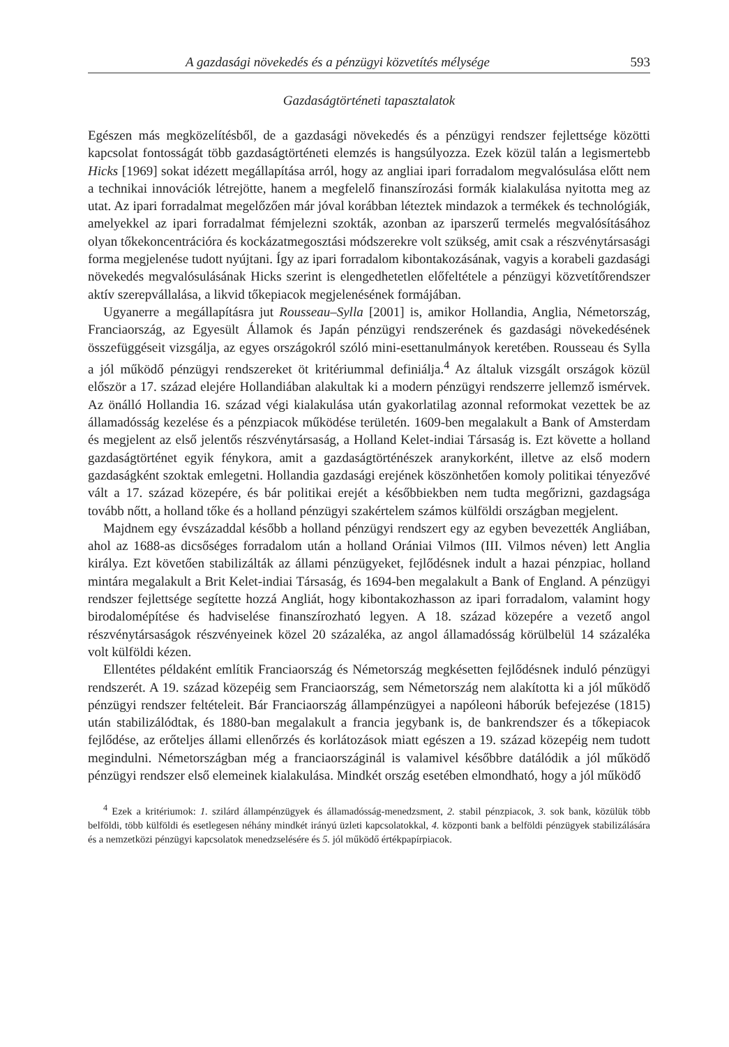A gazdasági növekedés és a pénzügyi közvetítés mélysége 593
Gazdaságtörténeti tapasztalatok
Egészen más megközelítésből, de a gazdasági növekedés és a pénzügyi rendszer fejlettsége közötti kapcsolat fontosságát több gazdaságtörténeti elemzés is hangsúlyozza. Ezek közül talán a legismertebb Hicks [1969] sokat idézett megállapítása arról, hogy az angliai ipari forradalom megvalósulása előtt nem a technikai innovációk létrejötte, hanem a megfelelő finanszírozási formák kialakulása nyitotta meg az utat. Az ipari forradalmat megelőzően már jóval korábban léteztek mindazok a termékek és technológiák, amelyekkel az ipari forradalmat fémjelezni szokták, azonban az iparszerű termelés megvalósításához olyan tőkekoncentrációra és kockázatmegosztási módszerekre volt szükség, amit csak a részvénytársasági forma megjelenése tudott nyújtani. Így az ipari forradalom kibontakozásának, vagyis a korabeli gazdasági növekedés megvalósulásának Hicks szerint is elengedhetetlen előfeltétele a pénzügyi közvetítőrendszer aktív szerepvállalása, a likvid tőkepiacok megjelenésének formájában.
Ugyanerre a megállapításra jut Rousseau–Sylla [2001] is, amikor Hollandia, Anglia, Németország, Franciaország, az Egyesült Államok és Japán pénzügyi rendszerének és gazdasági növekedésének összefüggéseit vizsgálja, az egyes országokról szóló mini-esettanulmányok keretében. Rousseau és Sylla a jól működő pénzügyi rendszereket öt kritériummal definiálja.<sup>4</sup> Az általuk vizsgált országok közül először a 17. század elejére Hollandiában alakultak ki a modern pénzügyi rendszerre jellemző ismérvek. Az önálló Hollandia 16. század végi kialakulása után gyakorlatilag azonnal reformokat vezettek be az államadósság kezelése és a pénzpiacok működése területén. 1609-ben megalakult a Bank of Amsterdam és megjelent az első jelentős részvénytársaság, a Holland Kelet-indiai Társaság is. Ezt követte a holland gazdaságtörténet egyik fénykora, amit a gazdaságtörténészek aranykorként, illetve az első modern gazdaságként szoktak emlegetni. Hollandia gazdasági erejének köszönhetően komoly politikai tényezővé vált a 17. század közepére, és bár politikai erejét a későbbiekben nem tudta megőrizni, gazdagsága tovább nőtt, a holland tőke és a holland pénzügyi szakértelem számos külföldi országban megjelent.
Majdnem egy évszázaddal később a holland pénzügyi rendszert egy az egyben bevezették Angliában, ahol az 1688-as dicsőséges forradalom után a holland Orániai Vilmos (III. Vilmos néven) lett Anglia királya. Ezt követően stabilizálták az állami pénzügyeket, fejlődésnek indult a hazai pénzpiac, holland mintára megalakult a Brit Kelet-indiai Társaság, és 1694-ben megalakult a Bank of England. A pénzügyi rendszer fejlettsége segítette hozzá Angliát, hogy kibontakozhasson az ipari forradalom, valamint hogy birodalomépítése és hadviselése finanszírozható legyen. A 18. század közepére a vezető angol részvénytársaságok részvényeinek közel 20 százaléka, az angol államadósság körülbelül 14 százaléka volt külföldi kézen.
Ellentétes példaként említik Franciaország és Németország megkésetten fejlődésnek induló pénzügyi rendszerét. A 19. század közepéig sem Franciaország, sem Németország nem alakította ki a jól működő pénzügyi rendszer feltételeit. Bár Franciaország állampénzügyei a napóleoni háborúk befejezése (1815) után stabilizálódtak, és 1880-ban megalakult a francia jegybank is, de bankrendszer és a tőkepiacok fejlődése, az erőteljes állami ellenőrzés és korlátozások miatt egészen a 19. század közepéig nem tudott megindulni. Németországban még a franciaországinál is valamivel későbbre datálódik a jól működő pénzügyi rendszer első elemeinek kialakulása. Mindkét ország esetében elmondható, hogy a jól működő
<sup>4</sup> Ezek a kritériumok: 1. szilárd állampénzügyek és államadósság-menedzsment, 2. stabil pénzpiacok, 3. sok bank, közülük több belföldi, több külföldi és esetlegesen néhány mindkét irányú üzleti kapcsolatokkal, 4. központi bank a belföldi pénzügyek stabilizálására és a nemzetközi pénzügyi kapcsolatok menedzselésére és 5. jól működő értékpapírpiacok.